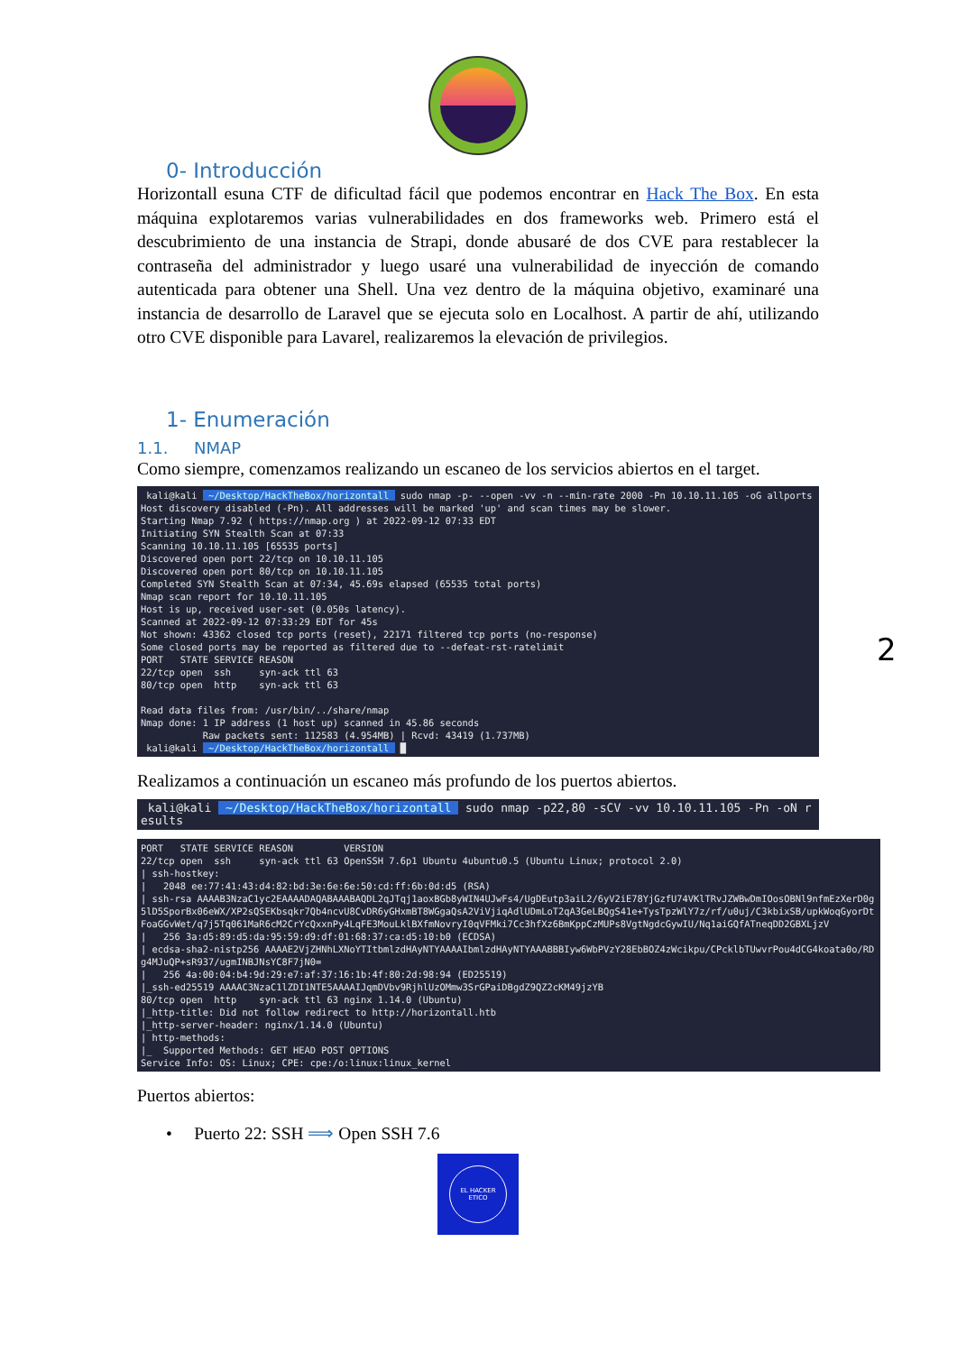0- Introducción
Horizontall esuna CTF de dificultad fácil que podemos encontrar en Hack The Box. En esta máquina explotaremos varias vulnerabilidades en dos frameworks web. Primero está el descubrimiento de una instancia de Strapi, donde abusaré de dos CVE para restablecer la contraseña del administrador y luego usaré una vulnerabilidad de inyección de comando autenticada para obtener una Shell. Una vez dentro de la máquina objetivo, examinaré una instancia de desarrollo de Laravel que se ejecuta solo en Localhost. A partir de ahí, utilizando otro CVE disponible para Lavarel, realizaremos la elevación de privilegios.
1- Enumeración
1.1. NMAP
Como siempre, comenzamos realizando un escaneo de los servicios abiertos en el target.
 kali@kali  ~/Desktop/HackTheBox/horizontall  sudo nmap -p- --open -vv -n --min-rate 2000 -Pn 10.10.11.105 -oG allports
Host discovery disabled (-Pn). All addresses will be marked 'up' and scan times may be slower.
Starting Nmap 7.92 ( https://nmap.org ) at 2022-09-12 07:33 EDT
Initiating SYN Stealth Scan at 07:33
Scanning 10.10.11.105 [65535 ports]
Discovered open port 22/tcp on 10.10.11.105
Discovered open port 80/tcp on 10.10.11.105
Completed SYN Stealth Scan at 07:34, 45.69s elapsed (65535 total ports)
Nmap scan report for 10.10.11.105
Host is up, received user-set (0.050s latency).
Scanned at 2022-09-12 07:33:29 EDT for 45s
Not shown: 43362 closed tcp ports (reset), 22171 filtered tcp ports (no-response)
Some closed ports may be reported as filtered due to --defeat-rst-ratelimit
PORT   STATE SERVICE REASON
22/tcp open  ssh     syn-ack ttl 63
80/tcp open  http    syn-ack ttl 63

Read data files from: /usr/bin/../share/nmap
Nmap done: 1 IP address (1 host up) scanned in 45.86 seconds
           Raw packets sent: 112583 (4.954MB) | Rcvd: 43419 (1.737MB)
 kali@kali  ~/Desktop/HackTheBox/horizontall  █
Realizamos a continuación un escaneo más profundo de los puertos abiertos.
 kali@kali  ~/Desktop/HackTheBox/horizontall  sudo nmap -p22,80 -sCV -vv 10.10.11.105 -Pn -oN results
PORT   STATE SERVICE REASON         VERSION
22/tcp open  ssh     syn-ack ttl 63 OpenSSH 7.6p1 Ubuntu 4ubuntu0.5 (Ubuntu Linux; protocol 2.0)
| ssh-hostkey:
|   2048 ee:77:41:43:d4:82:bd:3e:6e:6e:50:cd:ff:6b:0d:d5 (RSA)
| ssh-rsa AAAAB3NzaC1yc2EAAAADAQABAAABAQDL2qJTqj1aoxBGb8yWIN4UJwFs4/UgDEutp3aiL2/6yV2iE78YjGzfU74VKlTRvJZWBwDmIOosOBNl9nfmEzXerD0g5lD5SporBx06eWX/XP2sQSEKbsqkr7Qb4ncvU8CvDR6yGHxmBT8WGgaQsA2ViVjiqAdlUDmLoT2qA3GeLBQgS41e+TysTpzWlY7z/rf/u0uj/C3kbixSB/upkWoqGyorDtFoaGGvWet/q7j5Tq061MaR6cM2CrYcQxxnPy4LqFE3MouLklBXfmNovryI0qVFMki7Cc3hfXz6BmKppCzMUPs8VgtNgdcGywIU/Nq1aiGQfATneqDD2GBXLjzV
|   256 3a:d5:89:d5:da:95:59:d9:df:01:68:37:ca:d5:10:b0 (ECDSA)
| ecdsa-sha2-nistp256 AAAAE2VjZHNhLXNoYTItbmlzdHAyNTYAAAAIbmlzdHAyNTYAAABBBIyw6WbPVzY28EbBOZ4zWcikpu/CPcklbTUwvrPou4dCG4koata0o/RDg4MJuQP+sR937/ugmINBJNsYC8F7jN0=
|   256 4a:00:04:b4:9d:29:e7:af:37:16:1b:4f:80:2d:98:94 (ED25519)
|_ssh-ed25519 AAAAC3NzaC1lZDI1NTE5AAAAIJqmDVbv9RjhlUzOMmw3SrGPaiDBgdZ9QZ2cKM49jzYB
80/tcp open  http    syn-ack ttl 63 nginx 1.14.0 (Ubuntu)
|_http-title: Did not follow redirect to http://horizontall.htb
|_http-server-header: nginx/1.14.0 (Ubuntu)
| http-methods:
|_  Supported Methods: GET HEAD POST OPTIONS
Service Info: OS: Linux; CPE: cpe:/o:linux:linux_kernel
Puertos abiertos:
• Puerto 22: SSH ⟹ Open SSH 7.6
EL HACKER
ETICO
2